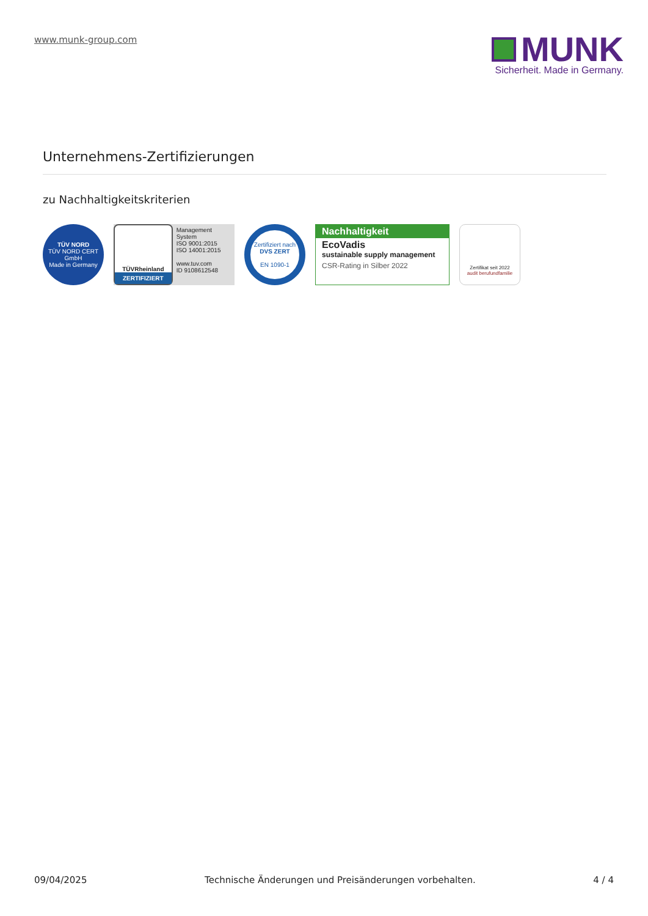www.munk-group.com
MUNK
Sicherheit. Made in Germany.
Unternehmens-Zertifizierungen
zu Nachhaltigkeitskriterien
TÜV NORD
TÜV NORD CERT GmbH
Made in Germany
TÜVRheinland
ZERTIFIZIERT
Management System
ISO 9001:2015
ISO 14001:2015
www.tuv.com
ID 9108612548
Zertifiziert nach
DVS ZERT
EN 1090-1
Nachhaltigkeit
EcoVadis
sustainable supply management
CSR-Rating in Silber 2022
Zertifikat seit 2022
audit berufundfamilie
09/04/2025 Technische Änderungen und Preisänderungen vorbehalten. 4 / 4